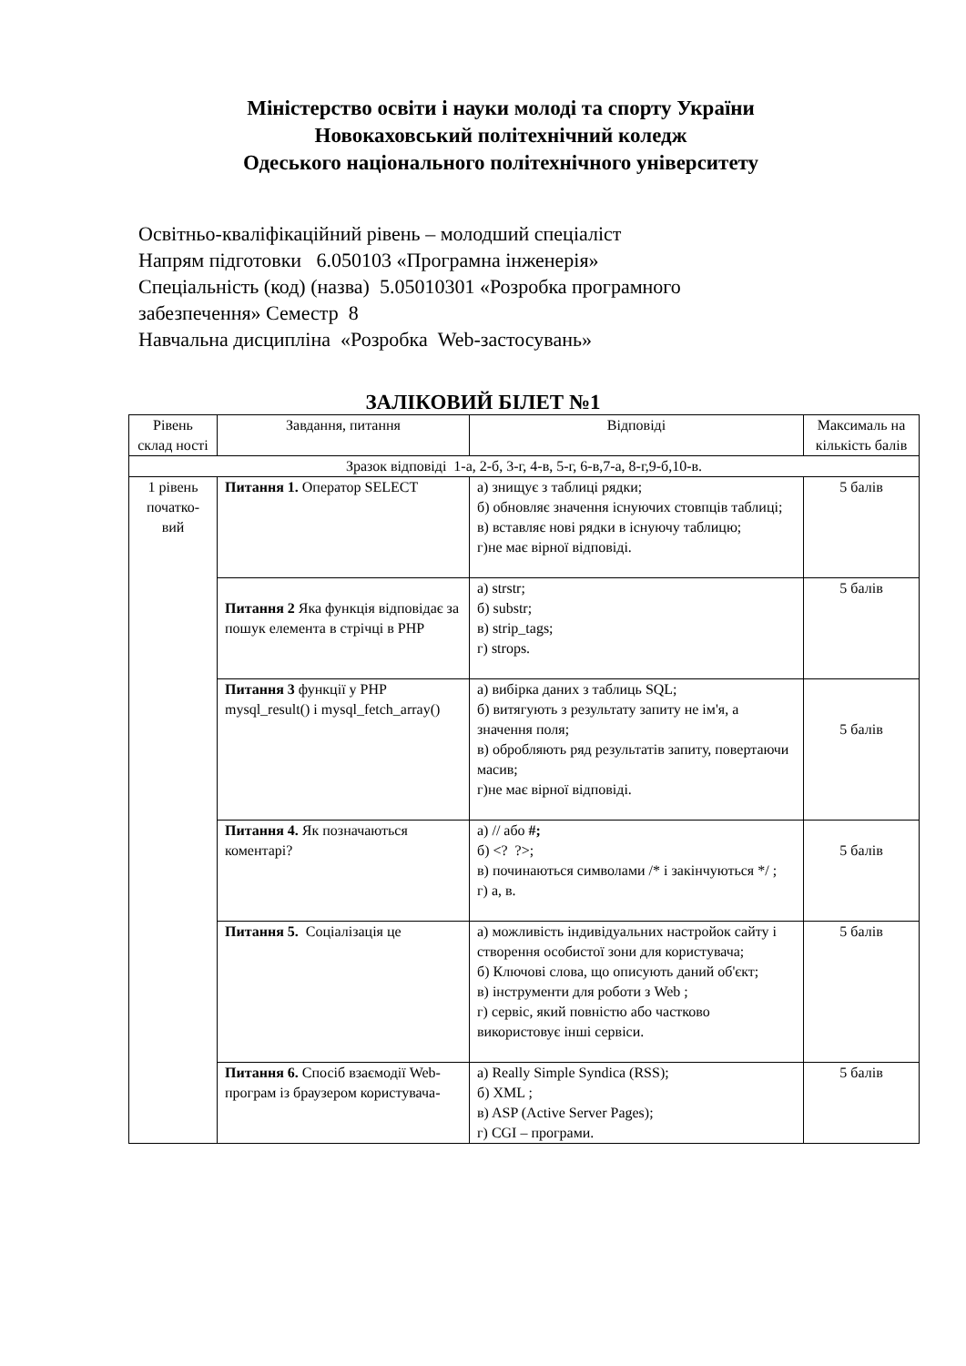Міністерство освіти і науки молоді та спорту України
Новокаховський політехнічний коледж
Одеського національного політехнічного університету
Освітньо-кваліфікаційний рівень – молодший спеціаліст
Напрям підготовки 6.050103 «Програмна інженерія»
Спеціальність (код) (назва) 5.05010301 «Розробка програмного
забезпечення» Семестр 8
Навчальна дисципліна «Розробка Web-застосувань»
ЗАЛІКОВИЙ БІЛЕТ №1
| Рівень склад ності | Завдання, питання | Відповіді | Максималь на кількість балів |
| Зразок відповіді 1-а, 2-б, 3-г, 4-в, 5-г, 6-в,7-а, 8-г,9-б,10-в. | | | |
| 1 рівень початко-вий | Питання 1. Оператор SELECT | а) знищує з таблиці рядки; б) обновляє значення існуючих стовпців таблиці; в) вставляє нові рядки в існуючу таблицю; г)не має вірної відповіді. | 5 балів |
| | Питання 2 Яка функція відповідає за пошук елемента в стрічці в PHP | а) strstr; б) substr; в) strip_tags; г) strops. | 5 балів |
| | Питання 3 функції у PHP mysql_result() і mysql_fetch_array() | а) вибірка даних з таблиць SQL; б) витягують з результату запиту не ім'я, а значення поля; в) обробляють ряд результатів запиту, повертаючи масив; г)не має вірної відповіді. | 5 балів |
| | Питання 4. Як позначаються коментарі? | а) // або #; б) <? ?>; в) починаються символами /* і закінчуються */ ; г) а, в. | 5 балів |
| | Питання 5. Соціалізація це | а) можливість індивідуальних настройок сайту і створення особистої зони для користувача; б) Ключові слова, що описують даний об'єкт; в) інструменти для роботи з Web ; г) сервіс, який повністю або частково використовує інші сервіси. | 5 балів |
| | Питання 6. Спосіб взаємодії Web-програм із браузером користувача- | а) Really Simple Syndica (RSS); б) XML ; в) ASP (Active Server Pages); г) CGI – програми. | 5 балів |